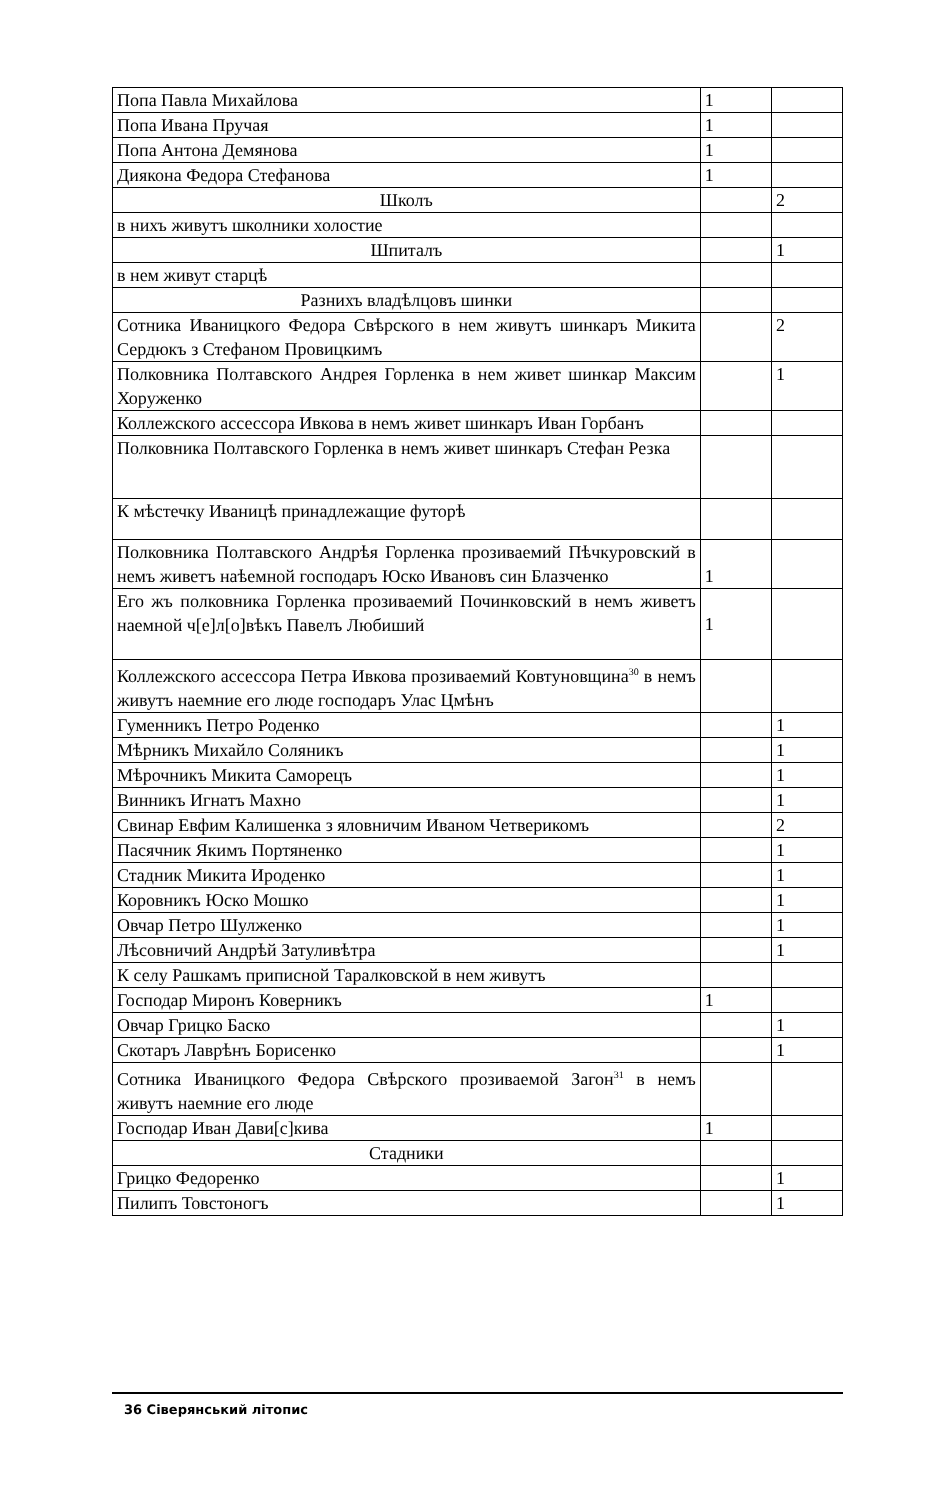| Попа Павла Михайлова | 1 | |
| Попа Ивана Пручая | 1 | |
| Попа Антона Демянова | 1 | |
| Диякона Федора Стефанова | 1 | |
| Школъ | | 2 |
| в нихъ живутъ школники холостие | | |
| Шпиталъ | | 1 |
| в нем живут старцѣ | | |
| Разнихъ владѣлцовъ шинки | | |
| Сотника Иваницкого Федора Свѣрского в нем живутъ шинкаръ Микита Сердюкъ з Стефаном Провицкимъ | | 2 |
| Полковника Полтавского Андрея Горленка в нем живет шинкар Максим Хоруженко | | 1 |
| Коллежского ассессора Ивкова в немъ живет шинкаръ Иван Горбанъ | | |
| Полковника Полтавского Горленка в немъ живет шинкаръ Стефан Резка | | |
| К мѣстечку Иваницѣ принадлежащие футорѣ | | |
| Полковника Полтавского Андрѣя Горленка прозиваемий Пѣчкуровский в немъ живетъ наѣемной господаръ Юско Ивановъ син Блазченко | 1 | |
| Его жъ полковника Горленка прозиваемий Починковский в немъ живетъ наемной ч[е]л[о]вѣкъ Павелъ Любиший | 1 | |
| Коллежского ассессора Петра Ивкова прозиваемий Ковтуновщина<sup>30</sup> в немъ живутъ наемние его люде господаръ Улас Цмѣнъ | | |
| Гуменникъ Петро Роденко | | 1 |
| Мѣрникъ Михайло Соляникъ | | 1 |
| Мѣрочникъ Микита Саморецъ | | 1 |
| Винникъ Игнатъ Махно | | 1 |
| Свинар Евфим Калишенка з яловничим Иваном Четверикомъ | | 2 |
| Пасячник Якимъ Портяненко | | 1 |
| Стадник Микита Ироденко | | 1 |
| Коровникъ Юско Мошко | | 1 |
| Овчар Петро Шулженко | | 1 |
| Лѣсовничий Андрѣй Затуливѣтра | | 1 |
| К селу Рашкамъ приписной Таралковской в нем живутъ | | |
| Господар Миронъ Коверникъ | 1 | |
| Овчар Грицко Баско | | 1 |
| Скотаръ Лаврѣнъ Борисенко | | 1 |
| Сотника Иваницкого Федора Свѣрского прозиваемой Загон<sup>31</sup> в немъ живутъ наемние его люде | | |
| Господар Иван Дави[с]кива | 1 | |
| Стадники | | |
| Грицко Федоренко | | 1 |
| Пилипъ Товстоногъ | | 1 |
36 Сіверянський літопис